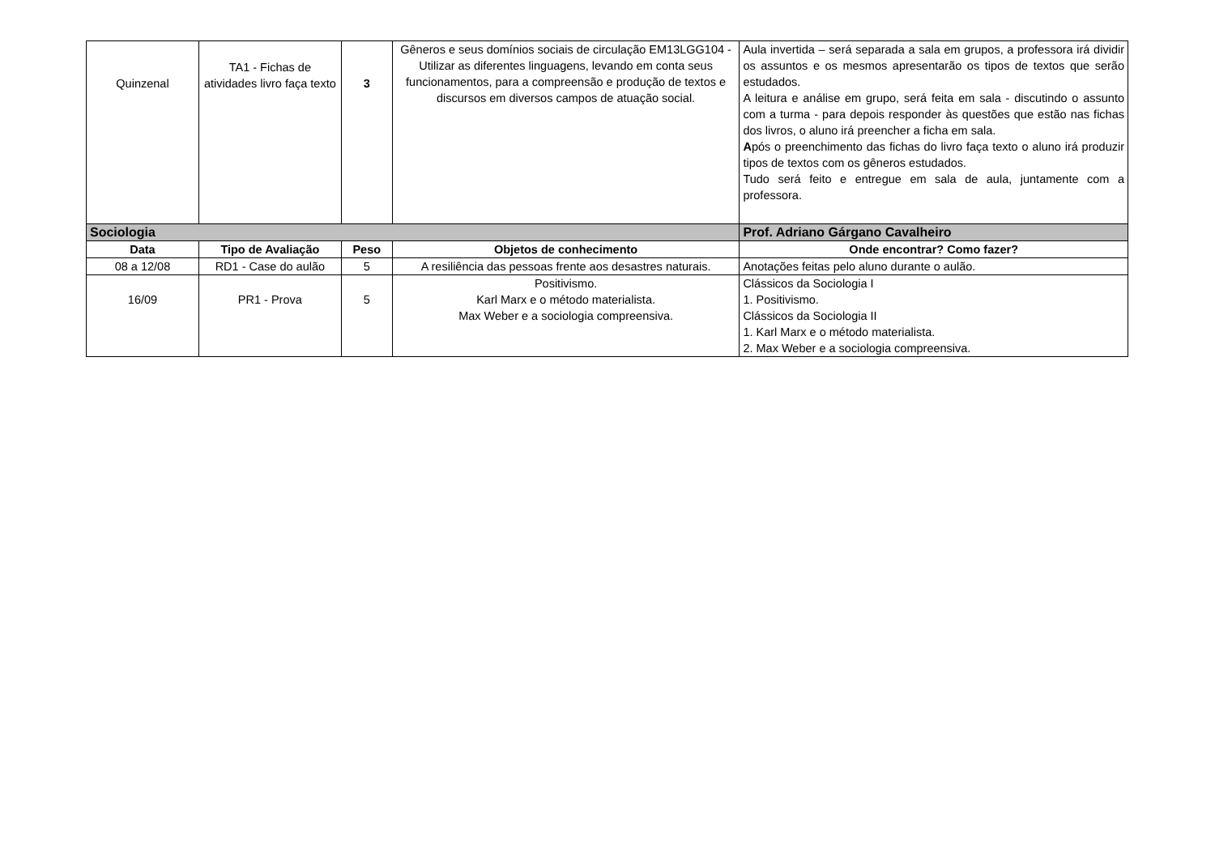| Quinzenal | TA1 - Fichas de atividades livro faça texto | 3 | Gêneros e seus domínios sociais de circulação EM13LGG104 - Utilizar as diferentes linguagens, levando em conta seus funcionamentos, para a compreensão e produção de textos e discursos em diversos campos de atuação social. | Aula invertida – será separada a sala em grupos, a professora irá dividir os assuntos e os mesmos apresentarão os tipos de textos que serão estudados. A leitura e análise em grupo, será feita em sala - discutindo o assunto com a turma - para depois responder às questões que estão nas fichas dos livros, o aluno irá preencher a ficha em sala. A pós o preenchimento das fichas do livro faça texto o aluno irá produzir tipos de textos com os gêneros estudados. Tudo será feito e entregue em sala de aula, juntamente com a professora. |
| Sociologia | | | | Prof. Adriano Gárgano Cavalheiro |
| Data | Tipo de Avaliação | Peso | Objetos de conhecimento | Onde encontrar? Como fazer? |
| 08 a 12/08 | RD1 - Case do aulão | 5 | A resiliência das pessoas frente aos desastres naturais. | Anotações feitas pelo aluno durante o aulão. |
| 16/09 | PR1 - Prova | 5 | Positivismo. Karl Marx e o método materialista. Max Weber e a sociologia compreensiva. | Clássicos da Sociologia I 1. Positivismo. Clássicos da Sociologia II 1. Karl Marx e o método materialista. 2. Max Weber e a sociologia compreensiva. |